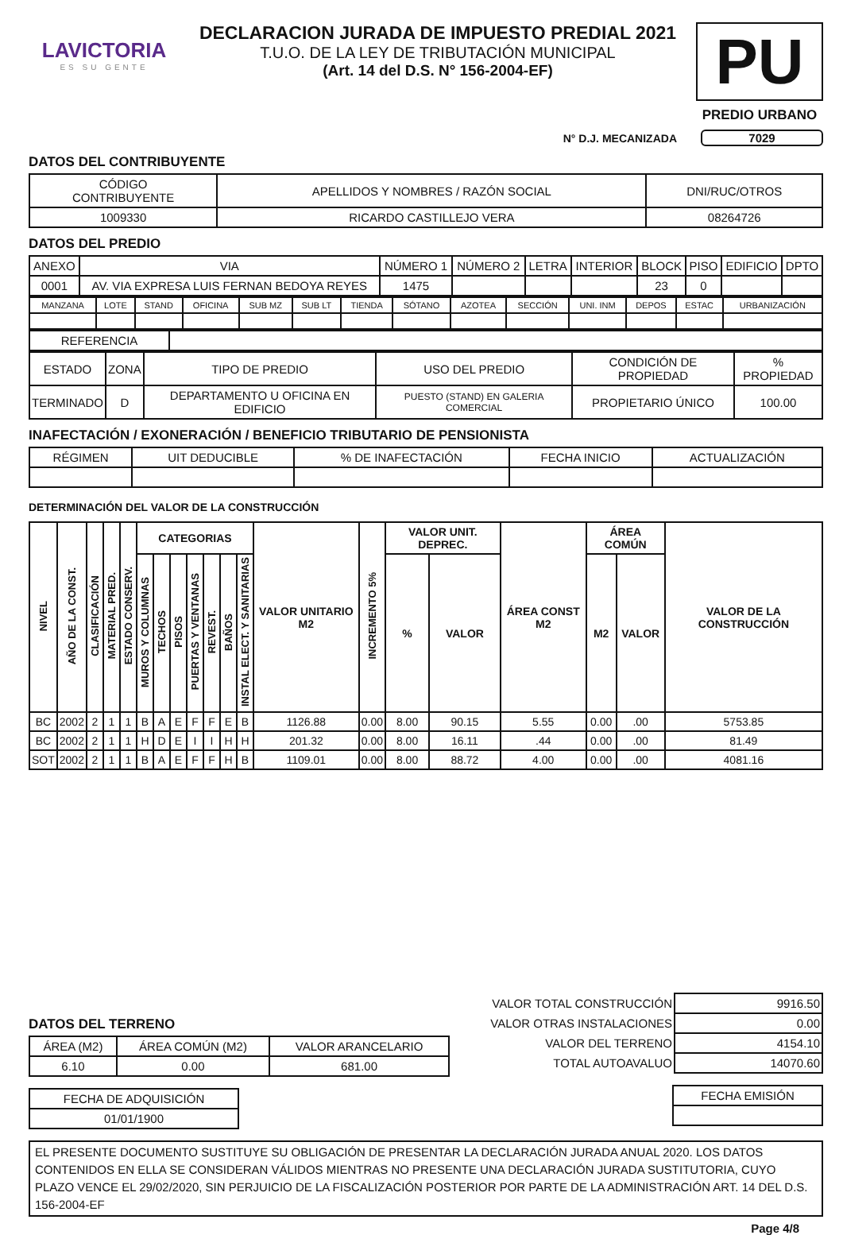LAVICTORIA
ES SU GENTE
DECLARACION JURADA DE IMPUESTO PREDIAL 2021
T.U.O. DE LA LEY DE TRIBUTACIÓN MUNICIPAL
(Art. 14 del D.S. N° 156-2004-EF)
PU
PREDIO URBANO
N° D.J. MECANIZADA 7029
DATOS DEL CONTRIBUYENTE
| CÓDIGO CONTRIBUYENTE | APELLIDOS Y NOMBRES / RAZÓN SOCIAL | DNI/RUC/OTROS |
| 1009330 | RICARDO CASTILLEJO VERA | 08264726 |
DATOS DEL PREDIO
| ANEXO | VIA | NÚMERO 1 | NÚMERO 2 | LETRA | INTERIOR | BLOCK | PISO | EDIFICIO | DPTO |
| 0001 | AV. VIA EXPRESA LUIS FERNAN BEDOYA REYES | 1475 | | | | 23 | 0 | | |
| MANZANA | LOTE | STAND | OFICINA | SUB MZ | SUB LT | TIENDA | SÓTANO | AZOTEA | SECCIÓN | UNI. INM | DEPOS | ESTAC | URBANIZACIÓN |
| REFERENCIA | |
| ESTADO | ZONA | TIPO DE PREDIO | USO DEL PREDIO | CONDICIÓN DE PROPIEDAD | % PROPIEDAD |
| TERMINADO | D | DEPARTAMENTO U OFICINA EN EDIFICIO | PUESTO (STAND) EN GALERIA COMERCIAL | PROPIETARIO ÚNICO | 100.00 |
INAFECTACIÓN / EXONERACIÓN / BENEFICIO TRIBUTARIO DE PENSIONISTA
| RÉGIMEN | UIT DEDUCIBLE | % DE INAFECTACIÓN | FECHA INICIO | ACTUALIZACIÓN |
DETERMINACIÓN DEL VALOR DE LA CONSTRUCCIÓN
| NIVEL | AÑO DE LA CONST. | CLASIFICACIÓN | MATERIAL PRED. | ESTADO CONSERV. | CATEGORIAS | | | | | | | VALOR UNITARIO M2 | INCREMENTO 5% | VALOR UNIT. DEPREC. | | ÁREA CONST M2 | ÁREA COMÚN | | VALOR DE LA CONSTRUCCIÓN |
| --- | --- | --- | --- | --- | --- | --- | --- | --- | --- | --- | --- | --- | --- | --- | --- | --- | --- | --- | --- |
| | | | | | MUROS Y COLUMNAS | TECHOS | PISOS | PUERTAS Y VENTANAS | REVEST. | BAÑOS | INSTAL ELECT. Y SANITARIAS | | | % | VALOR | | M2 | VALOR | |
| BC | 2002 | 2 | 1 | 1 | B | A | E | F | F | E | B | 1126.88 | 0.00 | 8.00 | 90.15 | 5.55 | 0.00 | .00 | 5753.85 |
| BC | 2002 | 2 | 1 | 1 | H | D | E | I | I | H | H | 201.32 | 0.00 | 8.00 | 16.11 | .44 | 0.00 | .00 | 81.49 |
| SOT | 2002 | 2 | 1 | 1 | B | A | E | F | F | H | B | 1109.01 | 0.00 | 8.00 | 88.72 | 4.00 | 0.00 | .00 | 4081.16 |
DATOS DEL TERRENO
| ÁREA (M2) | ÁREA COMÚN (M2) | VALOR ARANCELARIO |
| 6.10 | 0.00 | 681.00 |
| FECHA DE ADQUISICIÓN |
| 01/01/1900 |
| VALOR TOTAL CONSTRUCCIÓN | 9916.50 |
| VALOR OTRAS INSTALACIONES | 0.00 |
| VALOR DEL TERRENO | 4154.10 |
| TOTAL AUTOAVALUO | 14070.60 |
| FECHA EMISIÓN |
EL PRESENTE DOCUMENTO SUSTITUYE SU OBLIGACIÓN DE PRESENTAR LA DECLARACIÓN JURADA ANUAL 2020. LOS DATOS CONTENIDOS EN ELLA SE CONSIDERAN VÁLIDOS MIENTRAS NO PRESENTE UNA DECLARACIÓN JURADA SUSTITUTORIA, CUYO PLAZO VENCE EL 29/02/2020, SIN PERJUICIO DE LA FISCALIZACIÓN POSTERIOR POR PARTE DE LA ADMINISTRACIÓN ART. 14 DEL D.S. 156-2004-EF
Page 4/8